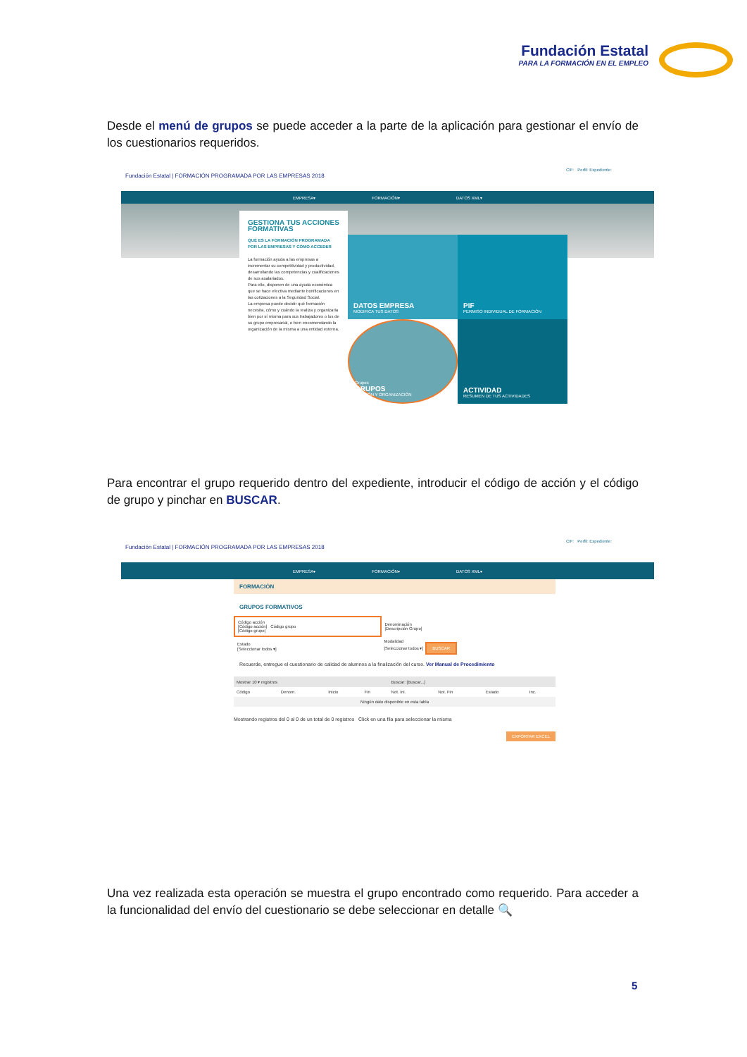Fundación Estatal
PARA LA FORMACIÓN EN EL EMPLEO
Desde el menú de grupos se puede acceder a la parte de la aplicación para gestionar el envío de los cuestionarios requeridos.
Fundación Estatal | FORMACIÓN PROGRAMADA POR LAS EMPRESAS 2018
CIF: Perfil: Expediente:
EMPRESA▾ FORMACIÓN▾ DATOS XML▾
GESTIONA TUS ACCIONES FORMATIVAS
QUÉ ES LA FORMACIÓN PROGRAMADA POR LAS EMPRESAS Y CÓMO ACCEDER
La formación ayuda a las empresas a incrementar su competitividad y productividad, desarrollando las competencias y cualificaciones de sus asalariados.
Para ello, disponen de una ayuda económica que se hace efectiva mediante bonificaciones en las cotizaciones a la Seguridad Social.
La empresa puede decidir qué formación necesita, cómo y cuándo la realiza y organizarla bien por sí misma para sus trabajadores o los de su grupo empresarial, o bien encomendando la organización de la misma a una entidad externa.
DATOS EMPRESA
MODIFICA TUS DATOS
PIF
PERMISO INDIVIDUAL DE FORMACIÓN
Grupos
GRUPOS
GESTIÓN Y ORGANIZACIÓN
ACTIVIDAD
RESUMEN DE TUS ACTIVIDADES
Para encontrar el grupo requerido dentro del expediente, introducir el código de acción y el código de grupo y pinchar en BUSCAR.
Fundación Estatal | FORMACIÓN PROGRAMADA POR LAS EMPRESAS 2018
CIF: Perfil: Expediente:
EMPRESA▾ FORMACIÓN▾ DATOS XML▾
FORMACIÓN
GRUPOS FORMATIVOS
| Código acción [Código acción] Código grupo [Código grupo] | Denominación [Descripción Grupo] |
| Estado [Seleccionar todos ▾] | Modalidad [Seleccionar todos ▾] BUSCAR |
Recuerde, entregue el cuestionario de calidad de alumnos a la finalización del curso. Ver Manual de Procedimiento
| Mostrar 10 ▾ registros | | | | Buscar: [Buscar...] | | | |
| Código | Denom. | Inicio | Fin | Not. Ini. | Not. Fin | Estado | Inc. |
| Ningún dato disponible en esta tabla | | | | | | | |
Mostrando registros del 0 al 0 de un total de 0 registros Click en una fila para seleccionar la misma
EXPORTAR EXCEL
Una vez realizada esta operación se muestra el grupo encontrado como requerido. Para acceder a la funcionalidad del envío del cuestionario se debe seleccionar en detalle 🔍
5